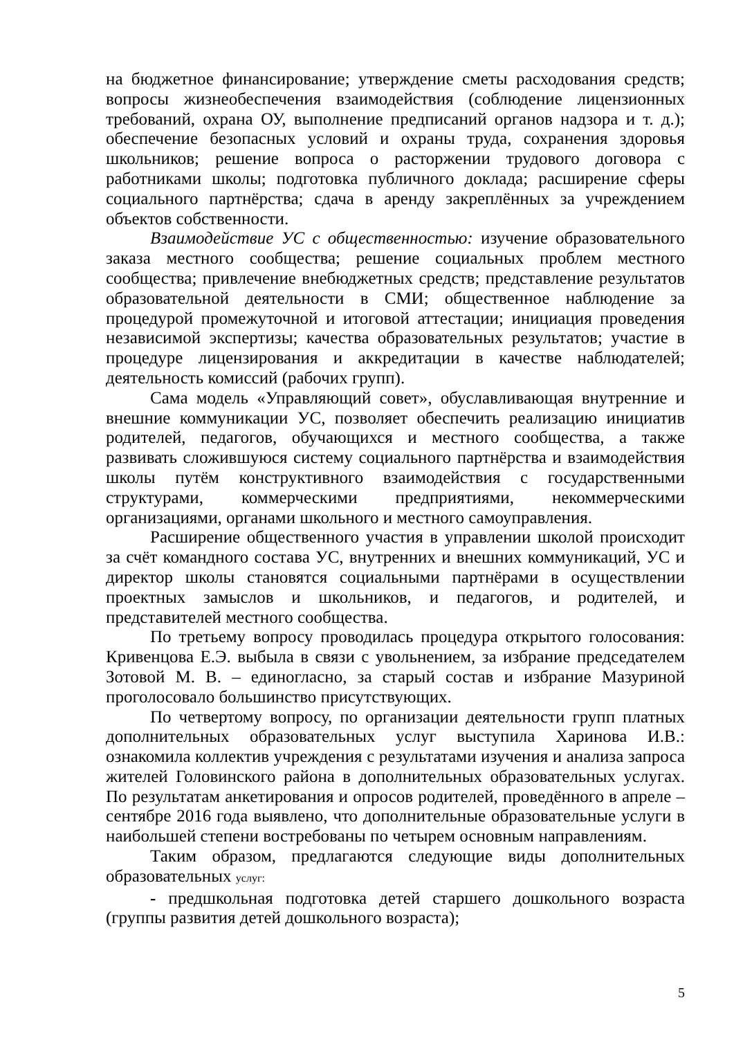на бюджетное финансирование; утверждение сметы расходования средств; вопросы жизнеобеспечения взаимодействия (соблюдение лицензионных требований, охрана ОУ, выполнение предписаний органов надзора и т. д.); обеспечение безопасных условий и охраны труда, сохранения здоровья школьников; решение вопроса о расторжении трудового договора с работниками школы; подготовка публичного доклада; расширение сферы социального партнёрства; сдача в аренду закреплённых за учреждением объектов собственности.
Взаимодействие УС с общественностью: изучение образовательного заказа местного сообщества; решение социальных проблем местного сообщества; привлечение внебюджетных средств; представление результатов образовательной деятельности в СМИ; общественное наблюдение за процедурой промежуточной и итоговой аттестации; инициация проведения независимой экспертизы; качества образовательных результатов; участие в процедуре лицензирования и аккредитации в качестве наблюдателей; деятельность комиссий (рабочих групп).
Сама модель «Управляющий совет», обуславливающая внутренние и внешние коммуникации УС, позволяет обеспечить реализацию инициатив родителей, педагогов, обучающихся и местного сообщества, а также развивать сложившуюся систему социального партнёрства и взаимодействия школы путём конструктивного взаимодействия с государственными структурами, коммерческими предприятиями, некоммерческими организациями, органами школьного и местного самоуправления.
Расширение общественного участия в управлении школой происходит за счёт командного состава УС, внутренних и внешних коммуникаций, УС и директор школы становятся социальными партнёрами в осуществлении проектных замыслов и школьников, и педагогов, и родителей, и представителей местного сообщества.
По третьему вопросу проводилась процедура открытого голосования: Кривенцова Е.Э. выбыла в связи с увольнением, за избрание председателем Зотовой М. В. – единогласно, за старый состав и избрание Мазуриной проголосовало большинство присутствующих.
По четвертому вопросу, по организации деятельности групп платных дополнительных образовательных услуг выступила Харинова И.В.: ознакомила коллектив учреждения с результатами изучения и анализа запроса жителей Головинского района в дополнительных образовательных услугах. По результатам анкетирования и опросов родителей, проведённого в апреле – сентябре 2016 года выявлено, что дополнительные образовательные услуги в наибольшей степени востребованы по четырем основным направлениям.
Таким образом, предлагаются следующие виды дополнительных образовательных услуг:
- предшкольная подготовка детей старшего дошкольного возраста (группы развития детей дошкольного возраста);
5